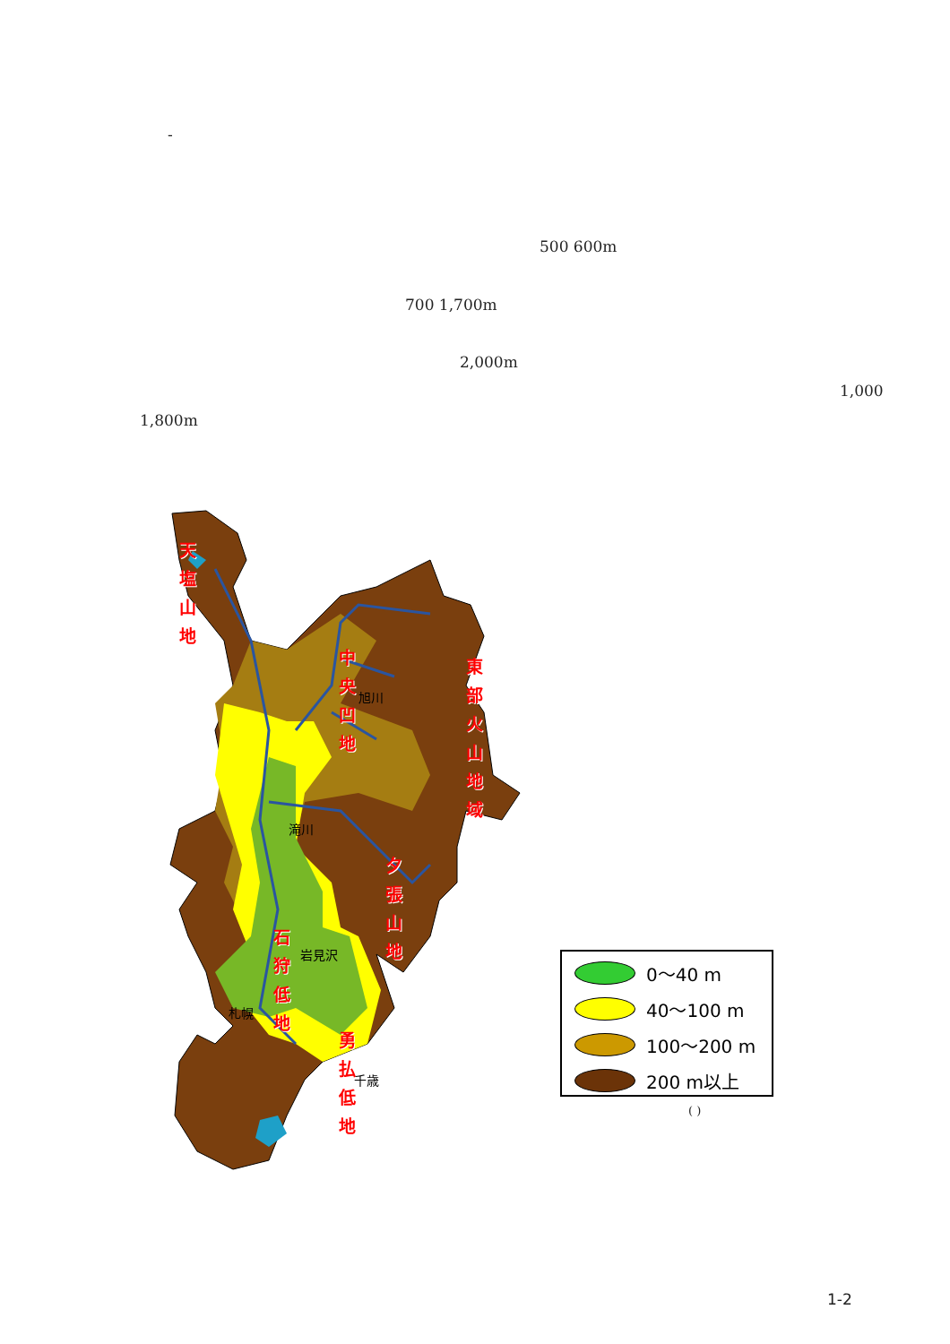-
500 600m
700 1,700m
2,000m
1,000
1,800m
天 塩 山 地
中 央 凹 地
東 部 火 山 地 域
夕 張 山 地
石 狩 低 地
勇 払 低 地
旭川
滝川
岩見沢
札幌
千歳
0～40 m
40～100 m
100～200 m
200 m以上
( )
1-2